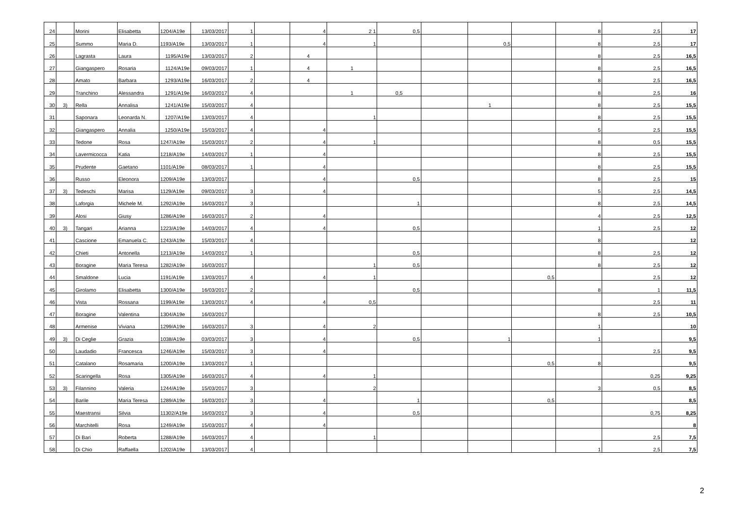| 24 | | Morini | Elisabetta | 1204/A19e | 13/03/2017 | 1 | | 4 | 2 1 | 0,5 | | | | 8 | 2,5 | 17 |
| 25 | | Summo | Maria D. | 1193/A19e | 13/03/2017 | 1 | | 4 | 1 | | | 0,5 | | 8 | 2,5 | 17 |
| 26 | | Lagrasta | Laura | 1195/A19e | 13/03/2017 | 2 | | 4 | | | | | | 8 | 2,5 | 16,5 |
| 27 | | Giangaspero | Rosaria | 1124/A19e | 09/03/2017 | 1 | | 4 | 1 | | | | | 8 | 2,5 | 16,5 |
| 28 | | Amato | Barbara | 1293/A19e | 16/03/2017 | 2 | | 4 | | | | | | 8 | 2,5 | 16,5 |
| 29 | | Tranchino | Alessandra | 1291/A19e | 16/03/2017 | 4 | | | 1 | 0,5 | | | | 8 | 2,5 | 16 |
| 30 | 3) | Rella | Annalisa | 1241/A19e | 15/03/2017 | 4 | | | | | | 1 | | 8 | 2,5 | 15,5 |
| 31 | | Saponara | Leonarda N. | 1207/A19e | 13/03/2017 | 4 | | | 1 | | | | | 8 | 2,5 | 15,5 |
| 32 | | Giangaspero | Annalia | 1250/A19e | 15/03/2017 | 4 | | 4 | | | | | | 5 | 2,5 | 15,5 |
| 33 | | Tedone | Rosa | 1247/A19e | 15/03/2017 | 2 | | 4 | 1 | | | | | 8 | 0,5 | 15,5 |
| 34 | | Lavermicocca | Katia | 1218/A19e | 14/03/2017 | 1 | | 4 | | | | | | 8 | 2,5 | 15,5 |
| 35 | | Prudente | Gaetano | 1101/A19e | 08/03/2017 | 1 | | 4 | | | | | | 8 | 2,5 | 15,5 |
| 36 | | Russo | Eleonora | 1209/A19e | 13/03/2017 | | | 4 | | 0,5 | | | | 8 | 2,5 | 15 |
| 37 | 3) | Tedeschi | Marisa | 1129/A19e | 09/03/2017 | 3 | | 4 | | | | | | 5 | 2,5 | 14,5 |
| 38 | | Laforgia | Michele M. | 1292/A19e | 16/03/2017 | 3 | | | | 1 | | | | 8 | 2,5 | 14,5 |
| 39 | | Alosi | Giusy | 1286/A19e | 16/03/2017 | 2 | | 4 | | | | | | 4 | 2,5 | 12,5 |
| 40 | 3) | Tangari | Arianna | 1223/A19e | 14/03/2017 | 4 | | 4 | | 0,5 | | | | 1 | 2,5 | 12 |
| 41 | | Cascione | Emanuela C. | 1243/A19e | 15/03/2017 | 4 | | | | | | | | 8 | | 12 |
| 42 | | Chieti | Antonella | 1213/A19e | 14/03/2017 | 1 | | | | 0,5 | | | | 8 | 2,5 | 12 |
| 43 | | Boragine | Maria Teresa | 1282/A19e | 16/03/2017 | | | | 1 | 0,5 | | | | 8 | 2,5 | 12 |
| 44 | | Smaldone | Lucia | 1191/A19e | 13/03/2017 | 4 | | 4 | 1 | | | | 0,5 | | 2,5 | 12 |
| 45 | | Girolamo | Elisabetta | 1300/A19e | 16/03/2017 | 2 | | | | 0,5 | | | | 8 | 1 | 11,5 |
| 46 | | Vista | Rossana | 1199/A19e | 13/03/2017 | 4 | | 4 | 0,5 | | | | | | 2,5 | 11 |
| 47 | | Boragine | Valentina | 1304/A19e | 16/03/2017 | | | | | | | | | 8 | 2,5 | 10,5 |
| 48 | | Armenise | Viviana | 1299/A19e | 16/03/2017 | 3 | | 4 | 2 | | | | | 1 | | 10 |
| 49 | 3) | Di Ceglie | Grazia | 1038/A19e | 03/03/2017 | 3 | | 4 | | 0,5 | | 1 | | 1 | | 9,5 |
| 50 | | Laudadio | Francesca | 1246/A19e | 15/03/2017 | 3 | | 4 | | | | | | | 2,5 | 9,5 |
| 51 | | Catalano | Rosamaria | 1200/A19e | 13/03/2017 | 1 | | | | | | | 0,5 | 8 | | 9,5 |
| 52 | | Scaringella | Rosa | 1305/A19e | 16/03/2017 | 4 | | 4 | 1 | | | | | | 0,25 | 9,25 |
| 53 | 3) | Filannino | Valeria | 1244/A19e | 15/03/2017 | 3 | | | 2 | | | | | 3 | 0,5 | 8,5 |
| 54 | | Barile | Maria Teresa | 1289/A19e | 16/03/2017 | 3 | | 4 | | 1 | | | 0,5 | | | 8,5 |
| 55 | | Maestransi | Silvia | 11302/A19e | 16/03/2017 | 3 | | 4 | | 0,5 | | | | | 0,75 | 8,25 |
| 56 | | Marchitelli | Rosa | 1249/A19e | 15/03/2017 | 4 | | 4 | | | | | | | | 8 |
| 57 | | Di Bari | Roberta | 1288/A19e | 16/03/2017 | 4 | | | 1 | | | | | | 2,5 | 7,5 |
| 58 | | Di Chio | Raffaella | 1202/A19e | 13/03/2017 | 4 | | | | | | | | 1 | 2,5 | 7,5 |
2